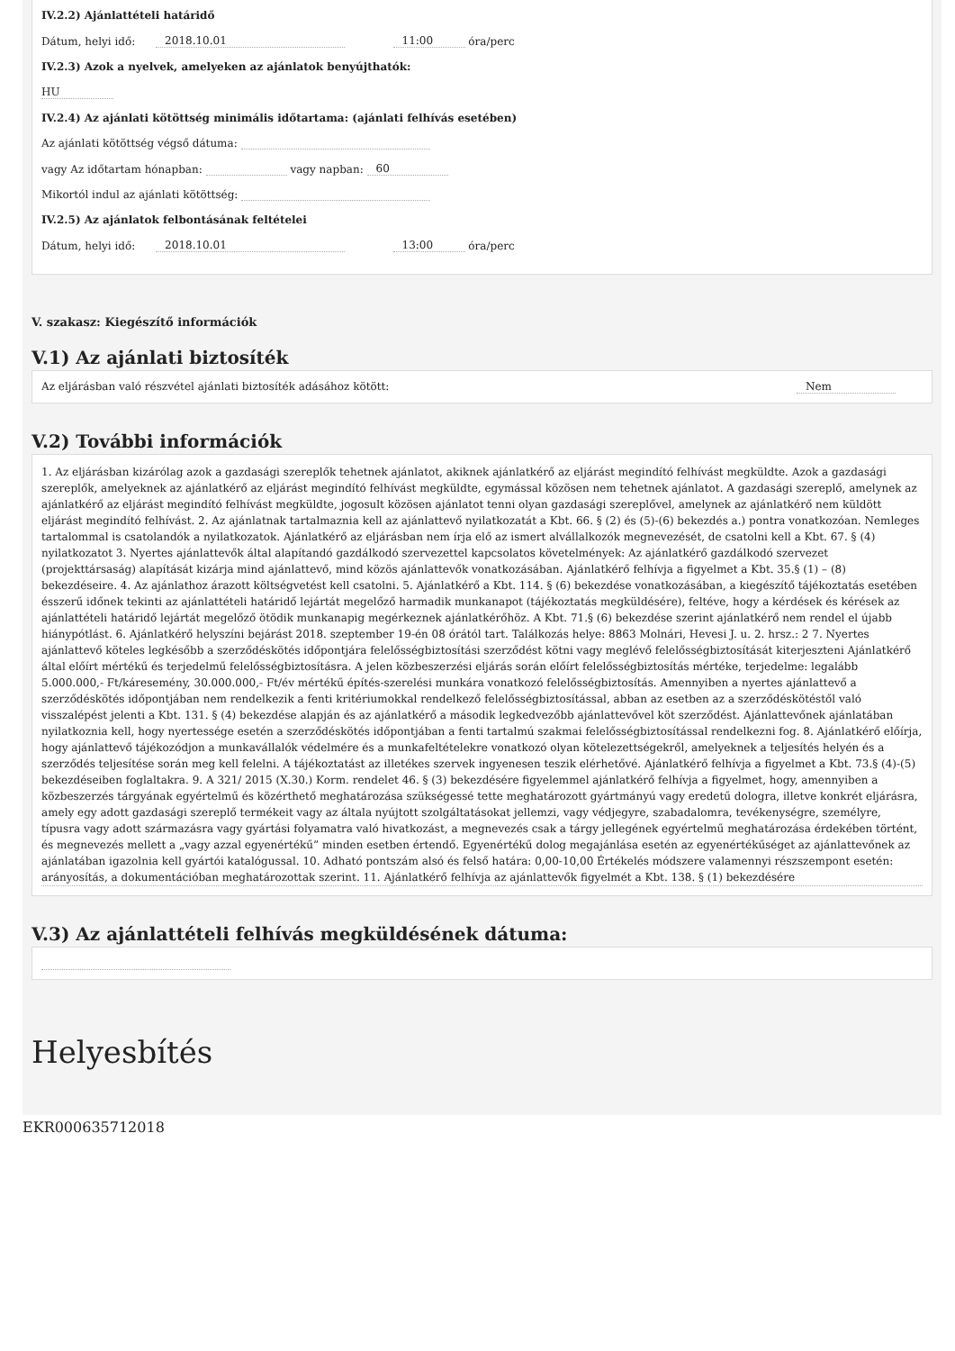IV.2.2) Ajánlattételi határidő
Dátum, helyi idő: 2018.10.01 11:00 óra/perc
IV.2.3) Azok a nyelvek, amelyeken az ajánlatok benyújthatók:
HU
IV.2.4) Az ajánlati kötöttség minimális időtartama: (ajánlati felhívás esetében)
Az ajánlati kötöttség végső dátuma:
vagy Az időtartam hónapban: vagy napban: 60
Mikortól indul az ajánlati kötöttség:
IV.2.5) Az ajánlatok felbontásának feltételei
Dátum, helyi idő: 2018.10.01 13:00 óra/perc
V. szakasz: Kiegészítő információk
V.1) Az ajánlati biztosíték
Az eljárásban való részvétel ajánlati biztosíték adásához kötött: Nem
V.2) További információk
1. Az eljárásban kizárólag azok a gazdasági szereplők tehetnek ajánlatot, akiknek ajánlatkérő az eljárást megindító felhívást megküldte. Azok a gazdasági szereplők, amelyeknek az ajánlatkérő az eljárást megindító felhívást megküldte, egymással közösen nem tehetnek ajánlatot. A gazdasági szereplő, amelynek az ajánlatkérő az eljárást megindító felhívást megküldte, jogosult közösen ajánlatot tenni olyan gazdasági szereplővel, amelynek az ajánlatkérő nem küldött eljárást megindító felhívást. 2. Az ajánlatnak tartalmaznia kell az ajánlattevő nyilatkozatát a Kbt. 66. § (2) és (5)-(6) bekezdés a.) pontra vonatkozóan. Nemleges tartalommal is csatolandók a nyilatkozatok. Ajánlatkérő az eljárásban nem írja elő az ismert alvállalkozók megnevezését, de csatolni kell a Kbt. 67. § (4) nyilatkozatot 3. Nyertes ajánlattevők által alapítandó gazdálkodó szervezettel kapcsolatos követelmények: Az ajánlatkérő gazdálkodó szervezet (projekttársaság) alapítását kizárja mind ajánlattevő, mind közös ajánlattevők vonatkozásában. Ajánlatkérő felhívja a figyelmet a Kbt. 35.§ (1) – (8) bekezdéseire. 4. Az ajánlathoz árazott költségvetést kell csatolni. 5. Ajánlatkérő a Kbt. 114. § (6) bekezdése vonatkozásában, a kiegészítő tájékoztatás esetében ésszerű időnek tekinti az ajánlattételi határidő lejártát megelőző harmadik munkanapot (tájékoztatás megküldésére), feltéve, hogy a kérdések és kérések az ajánlattételi határidő lejártát megelőző ötödik munkanapig megérkeznek ajánlatkérőhöz. A Kbt. 71.§ (6) bekezdése szerint ajánlatkérő nem rendel el újabb hiánypótlást. 6. Ajánlatkérő helyszíni bejárást 2018. szeptember 19-én 08 órától tart. Találkozás helye: 8863 Molnári, Hevesi J. u. 2. hrsz.: 2 7. Nyertes ajánlattevő köteles legkésőbb a szerződéskötés időpontjára felelősségbiztosítási szerződést kötni vagy meglévő felelősségbiztosítását kiterjeszteni Ajánlatkérő által előírt mértékű és terjedelmű felelősségbiztosításra. A jelen közbeszerzési eljárás során előírt felelősségbiztosítás mértéke, terjedelme: legalább 5.000.000,- Ft/káresemény, 30.000.000,- Ft/év mértékű építés-szerelési munkára vonatkozó felelősségbiztosítás. Amennyiben a nyertes ajánlattevő a szerződéskötés időpontjában nem rendelkezik a fenti kritériumokkal rendelkező felelősségbiztosítással, abban az esetben az a szerződéskötéstől való visszalépést jelenti a Kbt. 131. § (4) bekezdése alapján és az ajánlatkérő a második legkedvezőbb ajánlattevővel köt szerződést. Ajánlattevőnek ajánlatában nyilatkoznia kell, hogy nyertessége esetén a szerződéskötés időpontjában a fenti tartalmú szakmai felelősségbiztosítással rendelkezni fog. 8. Ajánlatkérő előírja, hogy ajánlattevő tájékozódjon a munkavállalók védelmére és a munkafeltételekre vonatkozó olyan kötelezettségekről, amelyeknek a teljesítés helyén és a szerződés teljesítése során meg kell felelni. A tájékoztatást az illetékes szervek ingyenesen teszik elérhetővé. Ajánlatkérő felhívja a figyelmet a Kbt. 73.§ (4)-(5) bekezdéseiben foglaltakra. 9. A 321/ 2015 (X.30.) Korm. rendelet 46. § (3) bekezdésére figyelemmel ajánlatkérő felhívja a figyelmet, hogy, amennyiben a közbeszerzés tárgyának egyértelmű és közérthető meghatározása szükségessé tette meghatározott gyártmányú vagy eredetű dologra, illetve konkrét eljárásra, amely egy adott gazdasági szereplő termékeit vagy az általa nyújtott szolgáltatásokat jellemzi, vagy védjegyre, szabadalomra, tevékenységre, személyre, típusra vagy adott származásra vagy gyártási folyamatra való hivatkozást, a megnevezés csak a tárgy jellegének egyértelmű meghatározása érdekében történt, és megnevezés mellett a „vagy azzal egyenértékű” minden esetben értendő. Egyenértékű dolog megajánlása esetén az egyenértékűséget az ajánlattevőnek az ajánlatában igazolnia kell gyártói katalógussal. 10. Adható pontszám alsó és felső határa: 0,00-10,00 Értékelés módszere valamennyi részszempont esetén: arányosítás, a dokumentációban meghatározottak szerint. 11. Ajánlatkérő felhívja az ajánlattevők figyelmét a Kbt. 138. § (1) bekezdésére
V.3) Az ajánlattételi felhívás megküldésének dátuma:
Helyesbítés
EKR000635712018